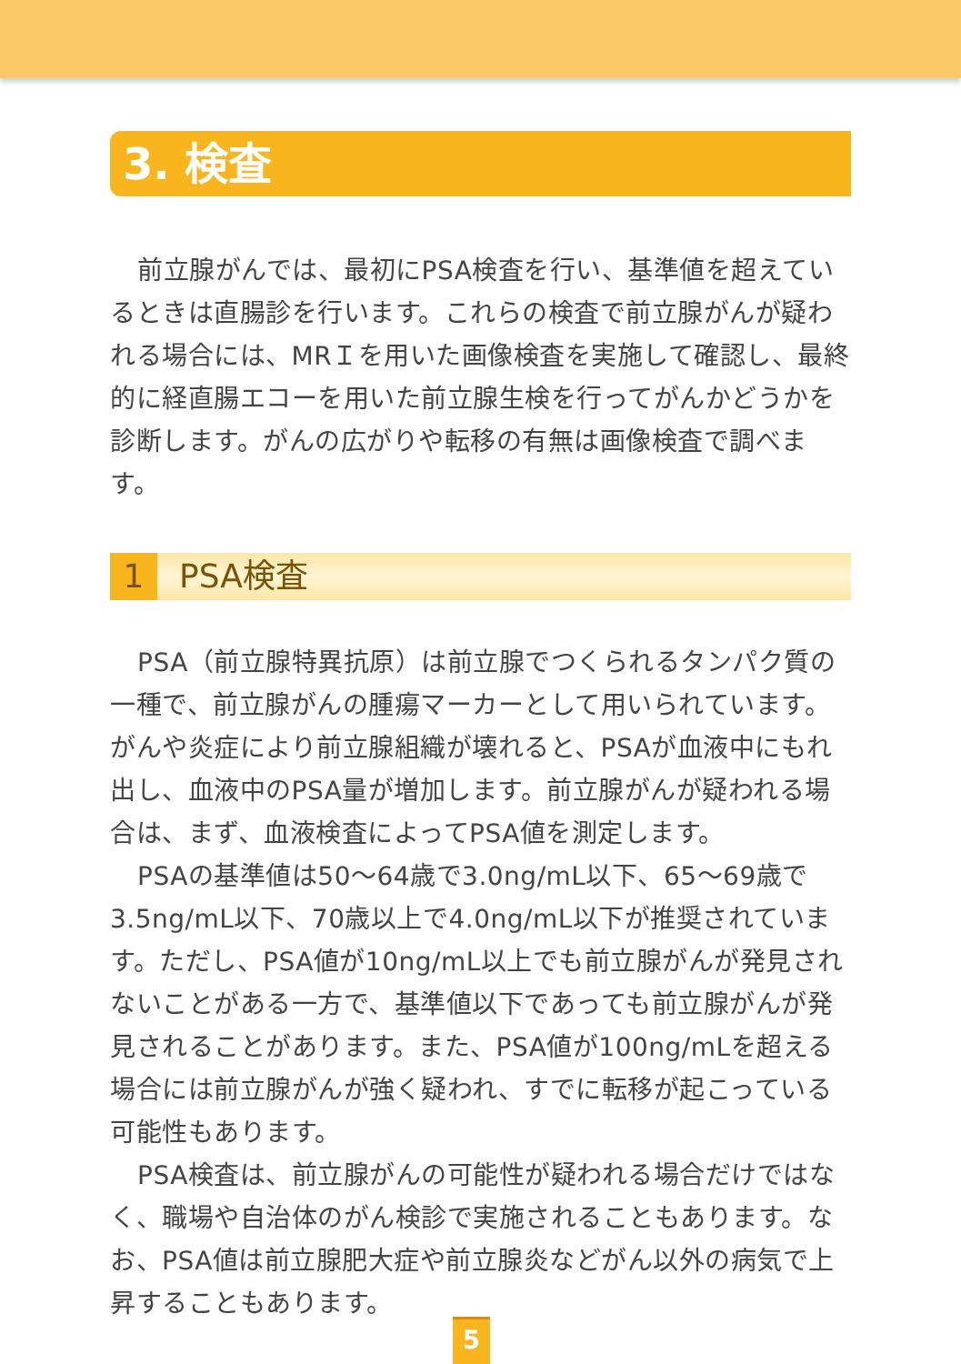3. 検査
前立腺がんでは、最初にPSA検査を行い、基準値を超えているときは直腸診を行います。これらの検査で前立腺がんが疑われる場合には、MRＩを用いた画像検査を実施して確認し、最終的に経直腸エコーを用いた前立腺生検を行ってがんかどうかを診断します。がんの広がりや転移の有無は画像検査で調べます。
1 PSA検査
PSA（前立腺特異抗原）は前立腺でつくられるタンパク質の一種で、前立腺がんの腫瘍マーカーとして用いられています。がんや炎症により前立腺組織が壊れると、PSAが血液中にもれ出し、血液中のPSA量が増加します。前立腺がんが疑われる場合は、まず、血液検査によってPSA値を測定します。
PSAの基準値は50～64歳で3.0ng/mL以下、65～69歳で3.5ng/mL以下、70歳以上で4.0ng/mL以下が推奨されています。ただし、PSA値が10ng/mL以上でも前立腺がんが発見されないことがある一方で、基準値以下であっても前立腺がんが発見されることがあります。また、PSA値が100ng/mLを超える場合には前立腺がんが強く疑われ、すでに転移が起こっている可能性もあります。
PSA検査は、前立腺がんの可能性が疑われる場合だけではなく、職場や自治体のがん検診で実施されることもあります。なお、PSA値は前立腺肥大症や前立腺炎などがん以外の病気で上昇することもあります。
5